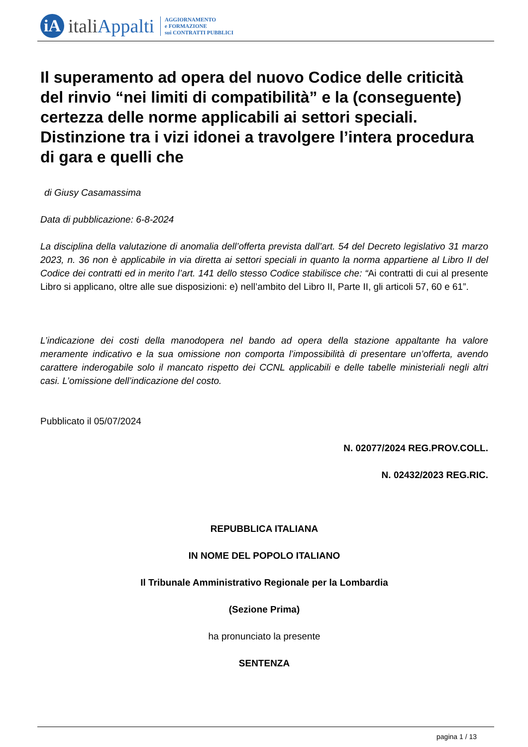iA
italiAppalti
AGGIORNAMENTO
e FORMAZIONE
sui CONTRATTI PUBBLICI
Il superamento ad opera del nuovo Codice delle criticità del rinvio “nei limiti di compatibilità” e la (conseguente) certezza delle norme applicabili ai settori speciali. Distinzione tra i vizi idonei a travolgere l’intera procedura di gara e quelli che
di Giusy Casamassima
Data di pubblicazione: 6-8-2024
La disciplina della valutazione di anomalia dell’offerta prevista dall’art. 54 del Decreto legislativo 31 marzo 2023, n. 36 non è applicabile in via diretta ai settori speciali in quanto la norma appartiene al Libro II del Codice dei contratti ed in merito l’art. 141 dello stesso Codice stabilisce che: “Ai contratti di cui al presente Libro si applicano, oltre alle sue disposizioni: e) nell’ambito del Libro II, Parte II, gli articoli 57, 60 e 61”.
L’indicazione dei costi della manodopera nel bando ad opera della stazione appaltante ha valore meramente indicativo e la sua omissione non comporta l’impossibilità di presentare un’offerta, avendo carattere inderogabile solo il mancato rispetto dei CCNL applicabili e delle tabelle ministeriali negli altri casi. L’omissione dell’indicazione del costo.
Pubblicato il 05/07/2024
N. 02077/2024 REG.PROV.COLL.
N. 02432/2023 REG.RIC.
REPUBBLICA ITALIANA
IN NOME DEL POPOLO ITALIANO
Il Tribunale Amministrativo Regionale per la Lombardia
(Sezione Prima)
ha pronunciato la presente
SENTENZA
pagina 1 / 13